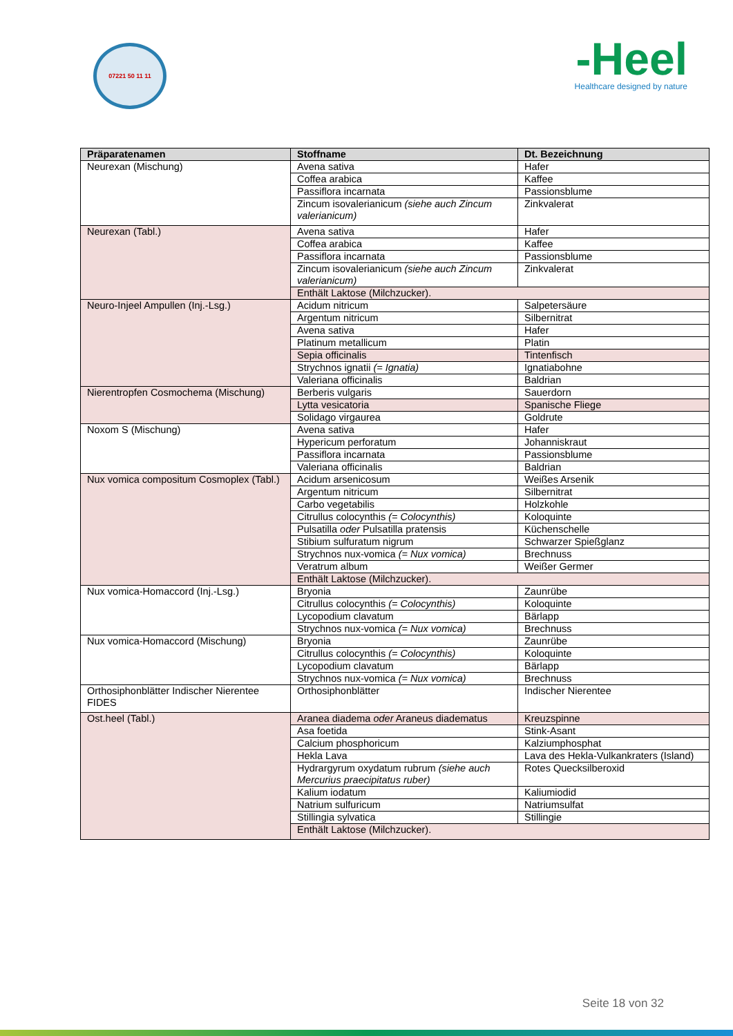07221 50 11 11
-Heel
Healthcare designed by nature
| Präparatenamen | Stoffname | Dt. Bezeichnung |
| --- | --- | --- |
| Neurexan (Mischung) | Avena sativa | Hafer |
| | Coffea arabica | Kaffee |
| | Passiflora incarnata | Passionsblume |
| | Zincum isovalerianicum (siehe auch Zincum valerianicum) | Zinkvalerat |
| Neurexan (Tabl.) | Avena sativa | Hafer |
| | Coffea arabica | Kaffee |
| | Passiflora incarnata | Passionsblume |
| | Zincum isovalerianicum (siehe auch Zincum valerianicum) | Zinkvalerat |
| | Enthält Laktose (Milchzucker). | |
| Neuro-Injeel Ampullen (Inj.-Lsg.) | Acidum nitricum | Salpetersäure |
| | Argentum nitricum | Silbernitrat |
| | Avena sativa | Hafer |
| | Platinum metallicum | Platin |
| | Sepia officinalis | Tintenfisch |
| | Strychnos ignatii (= Ignatia) | Ignatiabohne |
| | Valeriana officinalis | Baldrian |
| Nierentropfen Cosmochema (Mischung) | Berberis vulgaris | Sauerdorn |
| | Lytta vesicatoria | Spanische Fliege |
| | Solidago virgaurea | Goldrute |
| Noxom S (Mischung) | Avena sativa | Hafer |
| | Hypericum perforatum | Johanniskraut |
| | Passiflora incarnata | Passionsblume |
| | Valeriana officinalis | Baldrian |
| Nux vomica compositum Cosmoplex (Tabl.) | Acidum arsenicosum | Weißes Arsenik |
| | Argentum nitricum | Silbernitrat |
| | Carbo vegetabilis | Holzkohle |
| | Citrullus colocynthis (= Colocynthis) | Koloquinte |
| | Pulsatilla oder Pulsatilla pratensis | Küchenschelle |
| | Stibium sulfuratum nigrum | Schwarzer Spießglanz |
| | Strychnos nux-vomica (= Nux vomica) | Brechnuss |
| | Veratrum album | Weißer Germer |
| | Enthält Laktose (Milchzucker). | |
| Nux vomica-Homaccord (Inj.-Lsg.) | Bryonia | Zaunrübe |
| | Citrullus colocynthis (= Colocynthis) | Koloquinte |
| | Lycopodium clavatum | Bärlapp |
| | Strychnos nux-vomica (= Nux vomica) | Brechnuss |
| Nux vomica-Homaccord (Mischung) | Bryonia | Zaunrübe |
| | Citrullus colocynthis (= Colocynthis) | Koloquinte |
| | Lycopodium clavatum | Bärlapp |
| | Strychnos nux-vomica (= Nux vomica) | Brechnuss |
| Orthosiphonblätter Indischer Nierentee FIDES | Orthosiphonblätter | Indischer Nierentee |
| Ost.heel (Tabl.) | Aranea diadema oder Araneus diadematus | Kreuzspinne |
| | Asa foetida | Stink-Asant |
| | Calcium phosphoricum | Kalziumphosphat |
| | Hekla Lava | Lava des Hekla-Vulkankraters (Island) |
| | Hydrargyrum oxydatum rubrum (siehe auch Mercurius praecipitatus ruber) | Rotes Quecksilberoxid |
| | Kalium iodatum | Kaliumiodid |
| | Natrium sulfuricum | Natriumsulfat |
| | Stillingia sylvatica | Stillingie |
| | Enthält Laktose (Milchzucker). | |
Seite 18 von 32